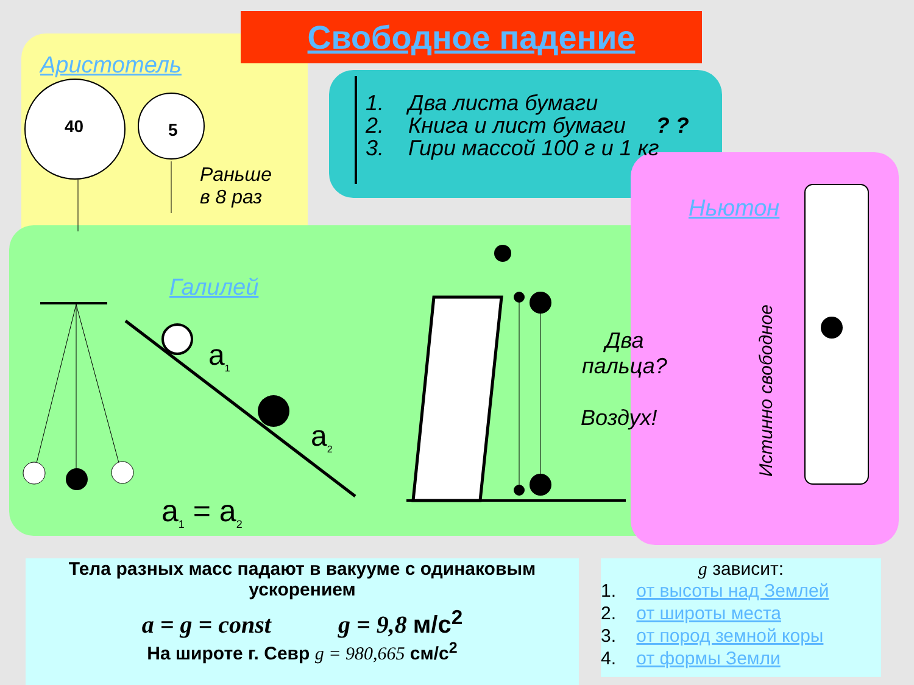Свободное падение
Аристотель
40 5
Раньше
в 8 раз
1. Два листа бумаги
2. Книга и лист бумаги ? ?
3. Гири массой 100 г и 1 кг
Ньютон
Истинно свободное
Галилей
a<sub>1</sub>
a<sub>2</sub>
a<sub>1</sub> = a<sub>2</sub>
Два
пальца?
Воздух!
Тела разных масс падают в вакууме с одинаковым ускорением
a = g = const g = 9,8 м/с<sup>2</sup>
На широте г. Севр g = 980,665 см/с<sup>2</sup>
g зависит:
1. от высоты над Землей
2. от широты места
3. от пород земной коры
4. от формы Земли